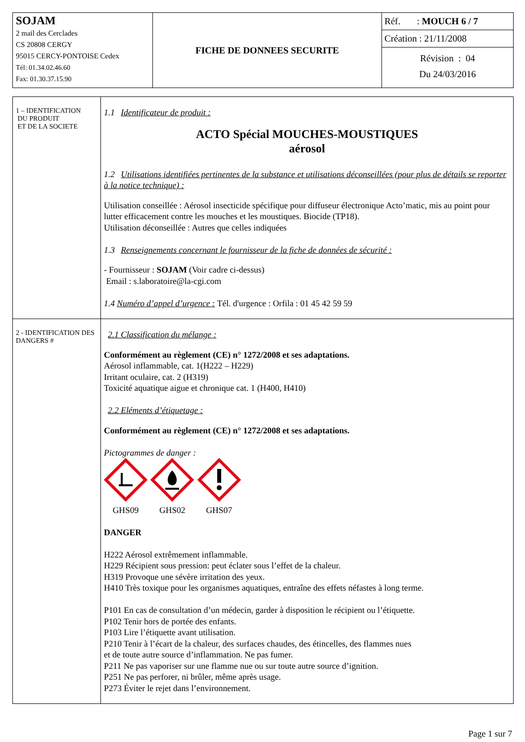| SOJAM 2 mail des Cerclades CS 20808 CERGY 95015 CERCY-PONTOISE Cedex Tél: 01.34.02.46.60 Fax: 01.30.37.15.90 | FICHE DE DONNEES SECURITE | Réf. : MOUCH 6 / 7 Création : 21/11/2008 Révision : 04 Du 24/03/2016 |
| 1 – IDENTIFICATION DU PRODUIT ET DE LA SOCIETE | 1.1 Identificateur de produit : ACTO Spécial MOUCHES-MOUSTIQUES aérosol 1.2 Utilisations identifiées pertinentes de la substance et utilisations déconseillées (pour plus de détails se reporter à la notice technique) : Utilisation conseillée : Aérosol insecticide spécifique pour diffuseur électronique Acto’matic, mis au point pour lutter efficacement contre les mouches et les moustiques. Biocide (TP18). Utilisation déconseillée : Autres que celles indiquées 1.3 Renseignements concernant le fournisseur de la fiche de données de sécurité : - Fournisseur : SOJAM (Voir cadre ci-dessus) Email : s.laboratoire@la-cgi.com 1.4 Numéro d’appel d’urgence : Tél. d'urgence : Orfila : 01 45 42 59 59 |
| 2 - IDENTIFICATION DES DANGERS # | 2.1 Classification du mélange : Conformément au règlement (CE) n° 1272/2008 et ses adaptations. Aérosol inflammable, cat. 1(H222 – H229) Irritant oculaire, cat. 2 (H319) Toxicité aquatique aigue et chronique cat. 1 (H400, H410) 2.2 Eléments d’étiquetage : Conformément au règlement (CE) n° 1272/2008 et ses adaptations. Pictogrammes de danger : GHS09 GHS02 GHS07 DANGER H222 Aérosol extrêmement inflammable. H229 Récipient sous pression: peut éclater sous l’effet de la chaleur. H319 Provoque une sévère irritation des yeux. H410 Très toxique pour les organismes aquatiques, entraîne des effets néfastes à long terme. P101 En cas de consultation d’un médecin, garder à disposition le récipient ou l’étiquette. P102 Tenir hors de portée des enfants. P103 Lire l’étiquette avant utilisation. P210 Tenir à l’écart de la chaleur, des surfaces chaudes, des étincelles, des flammes nues et de toute autre source d’inflammation. Ne pas fumer. P211 Ne pas vaporiser sur une flamme nue ou sur toute autre source d’ignition. P251 Ne pas perforer, ni brûler, même après usage. P273 Éviter le rejet dans l’environnement. |
Page 1 sur 7